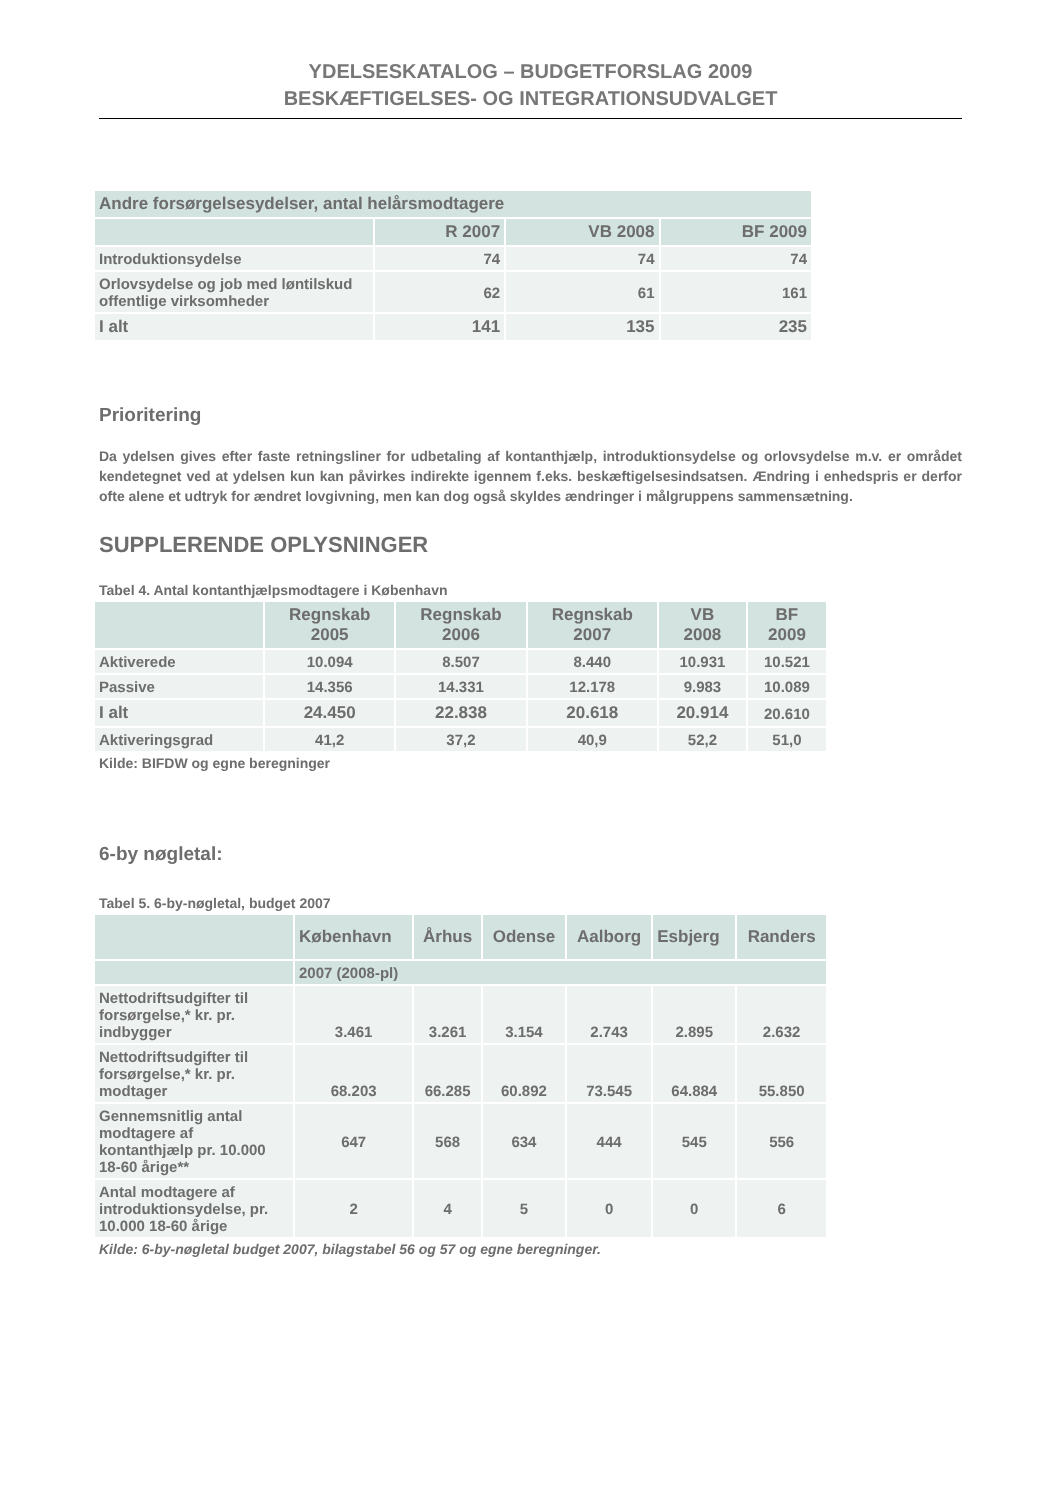YDELSESKATALOG – BUDGETFORSLAG 2009
BESKÆFTIGELSES- OG INTEGRATIONSUDVALGET
| Andre forsørgelsesydelser, antal helårsmodtagere | | | |
| --- | --- | --- | --- |
| | R 2007 | VB 2008 | BF 2009 |
| Introduktionsydelse | 74 | 74 | 74 |
| Orlovsydelse og job med løntilskud offentlige virksomheder | 62 | 61 | 161 |
| I alt | 141 | 135 | 235 |
Prioritering
Da ydelsen gives efter faste retningsliner for udbetaling af kontanthjælp, introduktionsydelse og orlovsydelse m.v. er området kendetegnet ved at ydelsen kun kan påvirkes indirekte igennem f.eks. beskæftigelsesindsatsen. Ændring i enhedspris er derfor ofte alene et udtryk for ændret lovgivning, men kan dog også skyldes ændringer i målgruppens sammensætning.
SUPPLERENDE OPLYSNINGER
Tabel 4. Antal kontanthjælpsmodtagere i København
| | Regnskab 2005 | Regnskab 2006 | Regnskab 2007 | VB 2008 | BF 2009 |
| --- | --- | --- | --- | --- | --- |
| Aktiverede | 10.094 | 8.507 | 8.440 | 10.931 | 10.521 |
| Passive | 14.356 | 14.331 | 12.178 | 9.983 | 10.089 |
| I alt | 24.450 | 22.838 | 20.618 | 20.914 | 20.610 |
| Aktiveringsgrad | 41,2 | 37,2 | 40,9 | 52,2 | 51,0 |
Kilde: BIFDW og egne beregninger
6-by nøgletal:
Tabel 5. 6-by-nøgletal, budget 2007
| | København | Århus | Odense | Aalborg | Esbjerg | Randers |
| --- | --- | --- | --- | --- | --- | --- |
| | 2007 (2008-pl) | | | | | |
| Nettodriftsudgifter til forsørgelse,* kr. pr. indbygger | 3.461 | 3.261 | 3.154 | 2.743 | 2.895 | 2.632 |
| Nettodriftsudgifter til forsørgelse,* kr. pr. modtager | 68.203 | 66.285 | 60.892 | 73.545 | 64.884 | 55.850 |
| Gennemsnitlig antal modtagere af kontanthjælp pr. 10.000 18-60 årige** | 647 | 568 | 634 | 444 | 545 | 556 |
| Antal modtagere af introduktionsydelse, pr. 10.000 18-60 årige | 2 | 4 | 5 | 0 | 0 | 6 |
Kilde: 6-by-nøgletal budget 2007, bilagstabel 56 og 57 og egne beregninger.